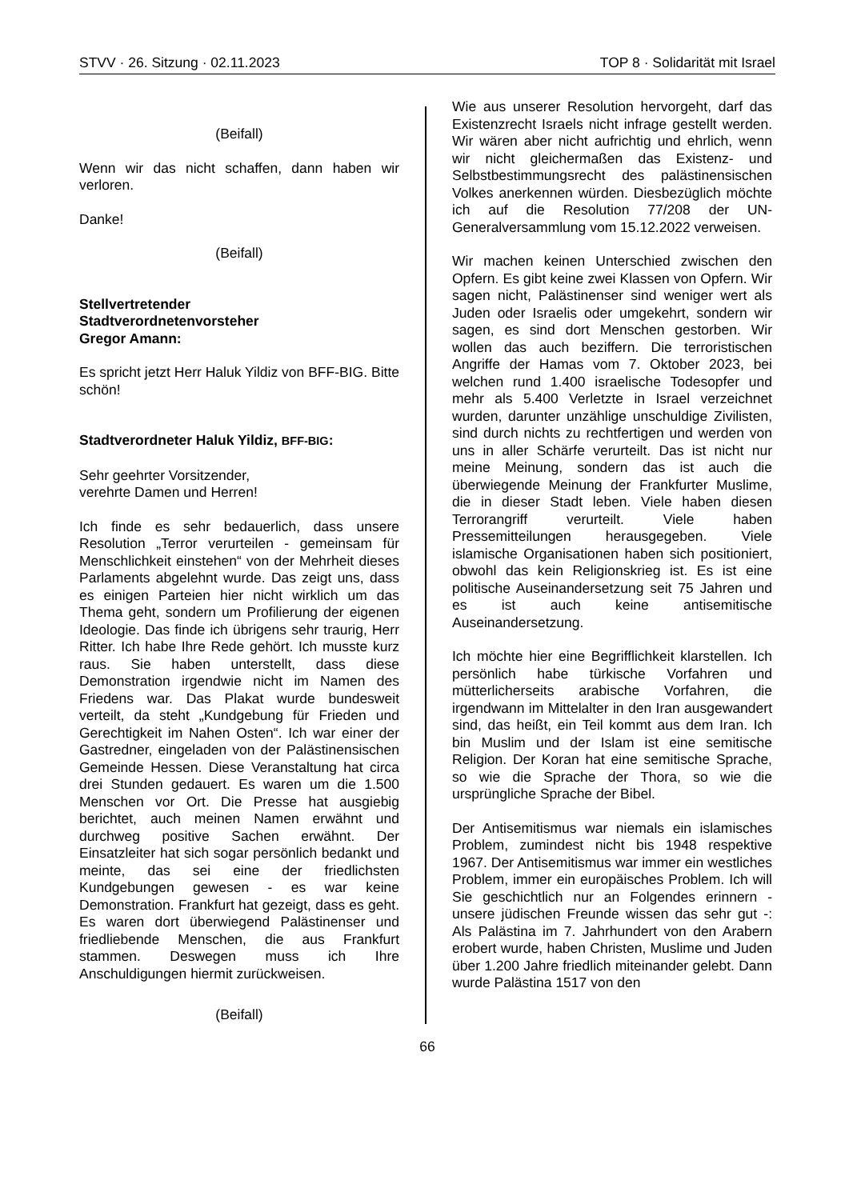STVV · 26. Sitzung · 02.11.2023 TOP 8 · Solidarität mit Israel
(Beifall)
Wenn wir das nicht schaffen, dann haben wir verloren.
Danke!
(Beifall)
Stellvertretender
Stadtverordnetenvorsteher
Gregor Amann:
Es spricht jetzt Herr Haluk Yildiz von BFF-BIG. Bitte schön!
Stadtverordneter Haluk Yildiz, BFF-BIG:
Sehr geehrter Vorsitzender,
verehrte Damen und Herren!
Ich finde es sehr bedauerlich, dass unsere Resolution „Terror verurteilen - gemeinsam für Menschlichkeit einstehen“ von der Mehrheit dieses Parlaments abgelehnt wurde. Das zeigt uns, dass es einigen Parteien hier nicht wirklich um das Thema geht, sondern um Profilierung der eigenen Ideologie. Das finde ich übrigens sehr traurig, Herr Ritter. Ich habe Ihre Rede gehört. Ich musste kurz raus. Sie haben unterstellt, dass diese Demonstration irgendwie nicht im Namen des Friedens war. Das Plakat wurde bundesweit verteilt, da steht „Kundgebung für Frieden und Gerechtigkeit im Nahen Osten“. Ich war einer der Gastredner, eingeladen von der Palästinensischen Gemeinde Hessen. Diese Veranstaltung hat circa drei Stunden gedauert. Es waren um die 1.500 Menschen vor Ort. Die Presse hat ausgiebig berichtet, auch meinen Namen erwähnt und durchweg positive Sachen erwähnt. Der Einsatzleiter hat sich sogar persönlich bedankt und meinte, das sei eine der friedlichsten Kundgebungen gewesen - es war keine Demonstration. Frankfurt hat gezeigt, dass es geht. Es waren dort überwiegend Palästinenser und friedliebende Menschen, die aus Frankfurt stammen. Deswegen muss ich Ihre Anschuldigungen hiermit zurückweisen.
(Beifall)
Wie aus unserer Resolution hervorgeht, darf das Existenzrecht Israels nicht infrage gestellt werden. Wir wären aber nicht aufrichtig und ehrlich, wenn wir nicht gleichermaßen das Existenz- und Selbstbestimmungsrecht des palästinensischen Volkes anerkennen würden. Diesbezüglich möchte ich auf die Resolution 77/208 der UN-Generalversammlung vom 15.12.2022 verweisen.
Wir machen keinen Unterschied zwischen den Opfern. Es gibt keine zwei Klassen von Opfern. Wir sagen nicht, Palästinenser sind weniger wert als Juden oder Israelis oder umgekehrt, sondern wir sagen, es sind dort Menschen gestorben. Wir wollen das auch beziffern. Die terroristischen Angriffe der Hamas vom 7. Oktober 2023, bei welchen rund 1.400 israelische Todesopfer und mehr als 5.400 Verletzte in Israel verzeichnet wurden, darunter unzählige unschuldige Zivilisten, sind durch nichts zu rechtfertigen und werden von uns in aller Schärfe verurteilt. Das ist nicht nur meine Meinung, sondern das ist auch die überwiegende Meinung der Frankfurter Muslime, die in dieser Stadt leben. Viele haben diesen Terrorangriff verurteilt. Viele haben Pressemitteilungen herausgegeben. Viele islamische Organisationen haben sich positioniert, obwohl das kein Religionskrieg ist. Es ist eine politische Auseinandersetzung seit 75 Jahren und es ist auch keine antisemitische Auseinandersetzung.
Ich möchte hier eine Begrifflichkeit klarstellen. Ich persönlich habe türkische Vorfahren und mütterlicherseits arabische Vorfahren, die irgendwann im Mittelalter in den Iran ausgewandert sind, das heißt, ein Teil kommt aus dem Iran. Ich bin Muslim und der Islam ist eine semitische Religion. Der Koran hat eine semitische Sprache, so wie die Sprache der Thora, so wie die ursprüngliche Sprache der Bibel.
Der Antisemitismus war niemals ein islamisches Problem, zumindest nicht bis 1948 respektive 1967. Der Antisemitismus war immer ein westliches Problem, immer ein europäisches Problem. Ich will Sie geschichtlich nur an Folgendes erinnern - unsere jüdischen Freunde wissen das sehr gut -: Als Palästina im 7. Jahrhundert von den Arabern erobert wurde, haben Christen, Muslime und Juden über 1.200 Jahre friedlich miteinander gelebt. Dann wurde Palästina 1517 von den
66